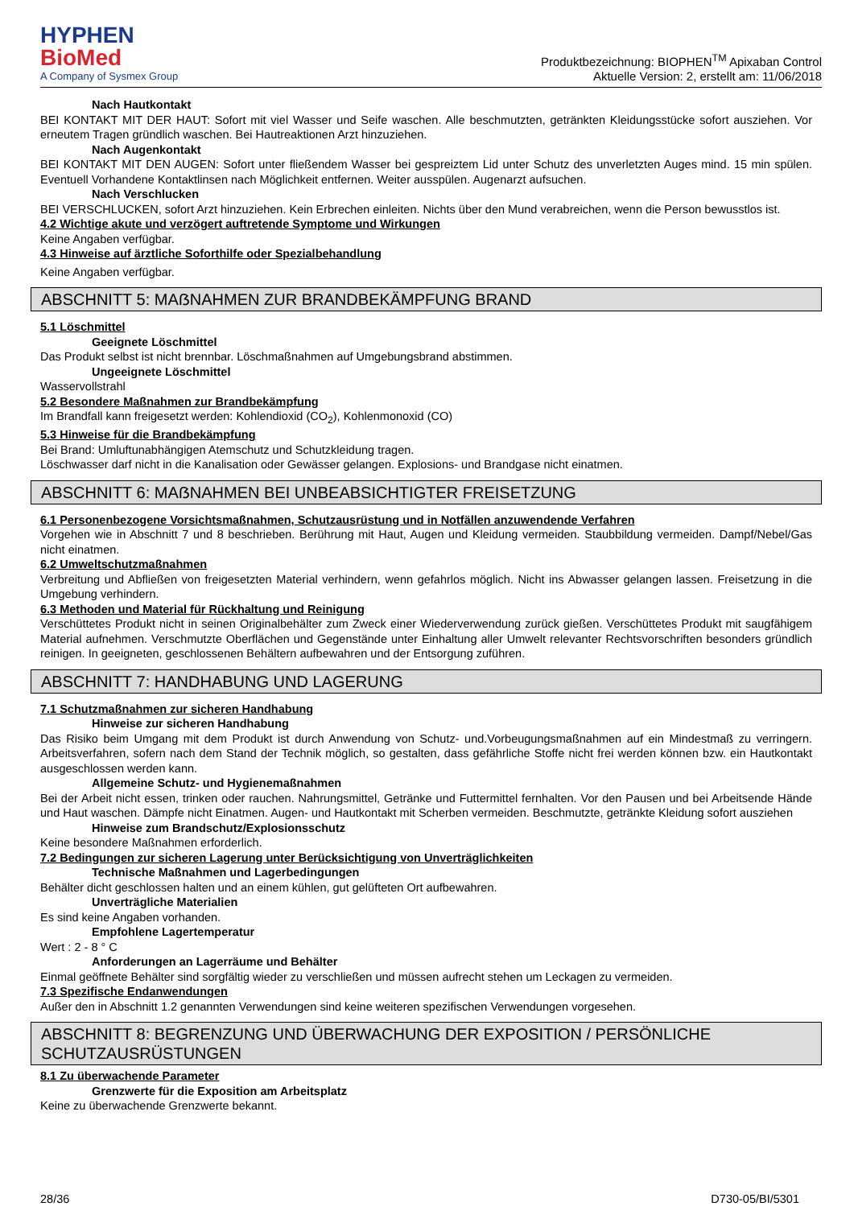HYPHEN
BioMed
A Company of Sysmex Group
Produktbezeichnung: BIOPHEN<sup>TM</sup> Apixaban Control
Aktuelle Version: 2, erstellt am: 11/06/2018
Nach Hautkontakt
BEI KONTAKT MIT DER HAUT: Sofort mit viel Wasser und Seife waschen. Alle beschmutzten, getränkten Kleidungsstücke sofort ausziehen. Vor erneutem Tragen gründlich waschen. Bei Hautreaktionen Arzt hinzuziehen.
Nach Augenkontakt
BEI KONTAKT MIT DEN AUGEN: Sofort unter fließendem Wasser bei gespreiztem Lid unter Schutz des unverletzten Auges mind. 15 min spülen. Eventuell Vorhandene Kontaktlinsen nach Möglichkeit entfernen. Weiter ausspülen. Augenarzt aufsuchen.
Nach Verschlucken
BEI VERSCHLUCKEN, sofort Arzt hinzuziehen. Kein Erbrechen einleiten. Nichts über den Mund verabreichen, wenn die Person bewusstlos ist.
4.2 Wichtige akute und verzögert auftretende Symptome und Wirkungen
Keine Angaben verfügbar.
4.3 Hinweise auf ärztliche Soforthilfe oder Spezialbehandlung
Keine Angaben verfügbar.
ABSCHNITT 5: MAẞNAHMEN ZUR BRANDBEKÄMPFUNG BRAND
5.1 Löschmittel
Geeignete Löschmittel
Das Produkt selbst ist nicht brennbar. Löschmaßnahmen auf Umgebungsbrand abstimmen.
Ungeeignete Löschmittel
Wasservollstrahl
5.2 Besondere Maßnahmen zur Brandbekämpfung
Im Brandfall kann freigesetzt werden: Kohlendioxid (CO<sub>2</sub>), Kohlenmonoxid (CO)
5.3 Hinweise für die Brandbekämpfung
Bei Brand: Umluftunabhängigen Atemschutz und Schutzkleidung tragen.
Löschwasser darf nicht in die Kanalisation oder Gewässer gelangen. Explosions- und Brandgase nicht einatmen.
ABSCHNITT 6: MAẞNAHMEN BEI UNBEABSICHTIGTER FREISETZUNG
6.1 Personenbezogene Vorsichtsmaßnahmen, Schutzausrüstung und in Notfällen anzuwendende Verfahren
Vorgehen wie in Abschnitt 7 und 8 beschrieben. Berührung mit Haut, Augen und Kleidung vermeiden. Staubbildung vermeiden. Dampf/Nebel/Gas nicht einatmen.
6.2 Umweltschutzmaßnahmen
Verbreitung und Abfließen von freigesetzten Material verhindern, wenn gefahrlos möglich. Nicht ins Abwasser gelangen lassen. Freisetzung in die Umgebung verhindern.
6.3 Methoden und Material für Rückhaltung und Reinigung
Verschüttetes Produkt nicht in seinen Originalbehälter zum Zweck einer Wiederverwendung zurück gießen. Verschüttetes Produkt mit saugfähigem Material aufnehmen. Verschmutzte Oberflächen und Gegenstände unter Einhaltung aller Umwelt relevanter Rechtsvorschriften besonders gründlich reinigen. In geeigneten, geschlossenen Behältern aufbewahren und der Entsorgung zuführen.
ABSCHNITT 7: HANDHABUNG UND LAGERUNG
7.1 Schutzmaßnahmen zur sicheren Handhabung
Hinweise zur sicheren Handhabung
Das Risiko beim Umgang mit dem Produkt ist durch Anwendung von Schutz- und.Vorbeugungsmaßnahmen auf ein Mindestmaß zu verringern. Arbeitsverfahren, sofern nach dem Stand der Technik möglich, so gestalten, dass gefährliche Stoffe nicht frei werden können bzw. ein Hautkontakt ausgeschlossen werden kann.
Allgemeine Schutz- und Hygienemaßnahmen
Bei der Arbeit nicht essen, trinken oder rauchen. Nahrungsmittel, Getränke und Futtermittel fernhalten. Vor den Pausen und bei Arbeitsende Hände und Haut waschen. Dämpfe nicht Einatmen. Augen- und Hautkontakt mit Scherben vermeiden. Beschmutzte, getränkte Kleidung sofort ausziehen
Hinweise zum Brandschutz/Explosionsschutz
Keine besondere Maßnahmen erforderlich.
7.2 Bedingungen zur sicheren Lagerung unter Berücksichtigung von Unverträglichkeiten
Technische Maßnahmen und Lagerbedingungen
Behälter dicht geschlossen halten und an einem kühlen, gut gelüfteten Ort aufbewahren.
Unverträgliche Materialien
Es sind keine Angaben vorhanden.
Empfohlene Lagertemperatur
Wert : 2 - 8 ° C
Anforderungen an Lagerräume und Behälter
Einmal geöffnete Behälter sind sorgfältig wieder zu verschließen und müssen aufrecht stehen um Leckagen zu vermeiden.
7.3 Spezifische Endanwendungen
Außer den in Abschnitt 1.2 genannten Verwendungen sind keine weiteren spezifischen Verwendungen vorgesehen.
ABSCHNITT 8: BEGRENZUNG UND ÜBERWACHUNG DER EXPOSITION / PERSÖNLICHE SCHUTZAUSRÜSTUNGEN
8.1 Zu überwachende Parameter
Grenzwerte für die Exposition am Arbeitsplatz
Keine zu überwachende Grenzwerte bekannt.
28/36 D730-05/BI/5301